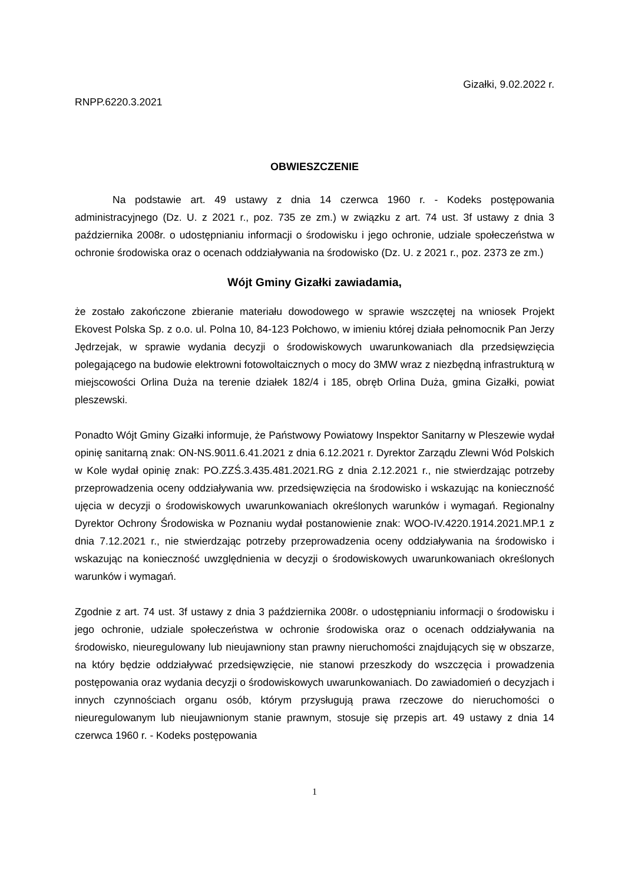Gizałki, 9.02.2022 r.
RNPP.6220.3.2021
OBWIESZCZENIE
Na podstawie art. 49 ustawy z dnia 14 czerwca 1960 r. - Kodeks postępowania administracyjnego (Dz. U. z 2021 r., poz. 735 ze zm.) w związku z art. 74 ust. 3f ustawy z dnia 3 października 2008r. o udostępnianiu informacji o środowisku i jego ochronie, udziale społeczeństwa w ochronie środowiska oraz o ocenach oddziaływania na środowisko (Dz. U. z 2021 r., poz. 2373 ze zm.)
Wójt Gminy Gizałki zawiadamia,
że zostało zakończone zbieranie materiału dowodowego w sprawie wszczętej na wniosek Projekt Ekovest Polska Sp. z o.o. ul. Polna 10, 84-123 Połchowo, w imieniu której działa pełnomocnik Pan Jerzy Jędrzejak, w sprawie wydania decyzji o środowiskowych uwarunkowaniach dla przedsięwzięcia polegającego na budowie elektrowni fotowoltaicznych o mocy do 3MW wraz z niezbędną infrastrukturą w miejscowości Orlina Duża na terenie działek 182/4 i 185, obręb Orlina Duża, gmina Gizałki, powiat pleszewski.
Ponadto Wójt Gminy Gizałki informuje, że Państwowy Powiatowy Inspektor Sanitarny w Pleszewie wydał opinię sanitarną znak: ON-NS.9011.6.41.2021 z dnia 6.12.2021 r. Dyrektor Zarządu Zlewni Wód Polskich w Kole wydał opinię znak: PO.ZZŚ.3.435.481.2021.RG z dnia 2.12.2021 r., nie stwierdzając potrzeby przeprowadzenia oceny oddziaływania ww. przedsięwzięcia na środowisko i wskazując na konieczność ujęcia w decyzji o środowiskowych uwarunkowaniach określonych warunków i wymagań. Regionalny Dyrektor Ochrony Środowiska w Poznaniu wydał postanowienie znak: WOO-IV.4220.1914.2021.MP.1 z dnia 7.12.2021 r., nie stwierdzając potrzeby przeprowadzenia oceny oddziaływania na środowisko i wskazując na konieczność uwzględnienia w decyzji o środowiskowych uwarunkowaniach określonych warunków i wymagań.
Zgodnie z art. 74 ust. 3f ustawy z dnia 3 października 2008r. o udostępnianiu informacji o środowisku i jego ochronie, udziale społeczeństwa w ochronie środowiska oraz o ocenach oddziaływania na środowisko, nieuregulowany lub nieujawniony stan prawny nieruchomości znajdujących się w obszarze, na który będzie oddziaływać przedsięwzięcie, nie stanowi przeszkody do wszczęcia i prowadzenia postępowania oraz wydania decyzji o środowiskowych uwarunkowaniach. Do zawiadomień o decyzjach i innych czynnościach organu osób, którym przysługują prawa rzeczowe do nieruchomości o nieuregulowanym lub nieujawnionym stanie prawnym, stosuje się przepis art. 49 ustawy z dnia 14 czerwca 1960 r. - Kodeks postępowania
1